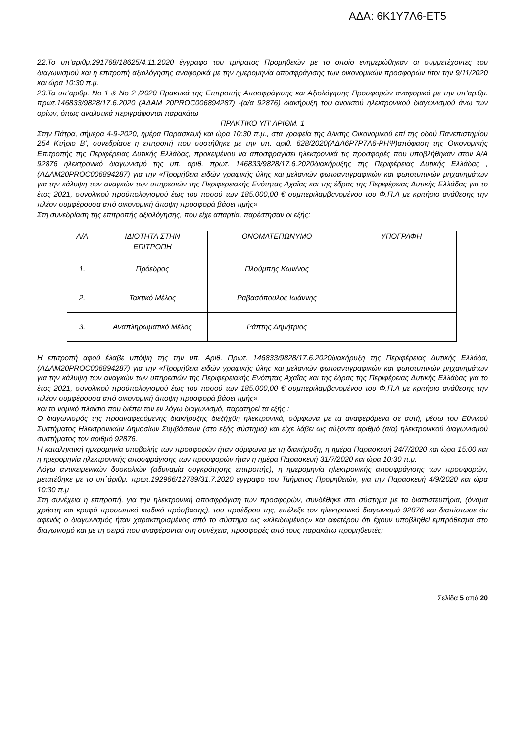ΑΔΑ: 6Κ1Υ7Λ6-ΕΤ5
22.Το υπ’αριθμ.291768/18625/4.11.2020 έγγραφο του τμήματος Προμηθειών με το οποίο ενημερώθηκαν οι συμμετέχοντες του διαγωνισμού και η επιτροπή αξιολόγησης αναφορικά με την ημερομηνία αποσφράγισης των οικονομικών προσφορών ήτοι την 9/11/2020 και ώρα 10:30 π.μ.
23.Τα υπ’αριθμ. Νο 1 & Νο 2 /2020 Πρακτικά της Επιτροπής Αποσφράγισης και Αξιολόγησης Προσφορών αναφορικά με την υπ’αριθμ. πρωτ.146833/9828/17.6.2020 (ΑΔΑΜ 20PROC006894287) -(α/α 92876) διακήρυξη του ανοικτού ηλεκτρονικού διαγωνισμού άνω των ορίων, όπως αναλυτικά περιγράφονται παρακάτω
ΠΡΑΚΤΙΚΟ ΥΠ’ ΑΡΙΘΜ. 1
Στην Πάτρα, σήμερα 4-9-2020, ημέρα Παρασκευή και ώρα 10:30 π.μ., στα γραφεία της Δ/νσης Οικονομικού επί της οδού Πανεπιστημίου 254 Κτήριο Β’, συνεδρίασε η επιτροπή που συστήθηκε με την υπ. αριθ. 628/2020(ΑΔΑ6Ρ7Ρ7Λ6-ΡΗΨ)απόφαση της Οικονομικής Επιτροπής της Περιφέρειας Δυτικής Ελλάδας, προκειμένου να αποσφραγίσει ηλεκτρονικά τις προσφορές που υποβλήθηκαν στον Α/Α 92876 ηλεκτρονικό διαγωνισμό της υπ. αριθ. πρωτ. 146833/9828/17.6.2020διακήρυξης της Περιφέρειας Δυτικής Ελλάδας , (ΑΔΑΜ20PROC006894287) για την «Προμήθεια ειδών γραφικής ύλης και μελανιών φωτοαντιγραφικών και φωτοτυπικών μηχανημάτων για την κάλυψη των αναγκών των υπηρεσιών της Περιφερειακής Ενότητας Αχαΐας και της έδρας της Περιφέρειας Δυτικής Ελλάδας για το έτος 2021, συνολικού προϋπολογισμού έως του ποσού των 185.000,00 € συμπεριλαμβανομένου του Φ.Π.Α με κριτήριο ανάθεσης την πλέον συμφέρουσα από οικονομική άποψη προσφορά βάσει τιμής»
Στη συνεδρίαση της επιτροπής αξιολόγησης, που είχε απαρτία, παρέστησαν οι εξής:
| Α/Α | ΙΔΙΟΤΗΤΑ ΣΤΗΝ ΕΠΙΤΡΟΠΗ | ΟΝΟΜΑΤΕΠΩΝΥΜΟ | ΥΠΟΓΡΑΦΗ |
| 1. | Πρόεδρος | Πλούμπης Κων/νος | |
| 2. | Τακτικό Μέλος | Ραβασόπουλος Ιωάννης | |
| 3. | Αναπληρωματικό Μέλος | Ράπτης Δημήτριος | |
Η επιτροπή αφού έλαβε υπόψη της την υπ. Αριθ. Πρωτ. 146833/9828/17.6.2020διακήρυξη της Περιφέρειας Δυτικής Ελλάδα, (ΑΔΑΜ20PROC006894287) για την «Προμήθεια ειδών γραφικής ύλης και μελανιών φωτοαντιγραφικών και φωτοτυπικών μηχανημάτων για την κάλυψη των αναγκών των υπηρεσιών της Περιφερειακής Ενότητας Αχαΐας και της έδρας της Περιφέρειας Δυτικής Ελλάδας για το έτος 2021, συνολικού προϋπολογισμού έως του ποσού των 185.000,00 € συμπεριλαμβανομένου του Φ.Π.Α με κριτήριο ανάθεσης την πλέον συμφέρουσα από οικονομική άποψη προσφορά βάσει τιμής»
και το νομικό πλαίσιο που διέπει τον εν λόγω διαγωνισμό, παρατηρεί τα εξής :
Ο διαγωνισμός της προαναφερόμενης διακήρυξης διεξήχθη ηλεκτρονικά, σύμφωνα με τα αναφερόμενα σε αυτή, μέσω του Εθνικού Συστήματος Ηλεκτρονικών Δημοσίων Συμβάσεων (στο εξής σύστημα) και είχε λάβει ως αύξοντα αριθμό (α/α) ηλεκτρονικού διαγωνισμού συστήματος τον αριθμό 92876.
Η καταληκτική ημερομηνία υποβολής των προσφορών ήταν σύμφωνα με τη διακήρυξη, η ημέρα Παρασκευή 24/7/2020 και ώρα 15:00 και η ημερομηνία ηλεκτρονικής αποσφράγισης των προσφορών ήταν η ημέρα Παρασκευή 31/7/2020 και ώρα 10:30 π.μ.
Λόγω αντικειμενικών δυσκολιών (αδυναμία συγκρότησης επιτροπής), η ημερομηνία ηλεκτρονικής αποσφράγισης των προσφορών, μετατέθηκε με το υπ΄άριθμ. πρωτ.192966/12789/31.7.2020 έγγραφο του Τμήματος Προμηθειών, για την Παρασκευή 4/9/2020 και ώρα 10:30 π.μ
Στη συνέχεια η επιτροπή, για την ηλεκτρονική αποσφράγιση των προσφορών, συνδέθηκε στο σύστημα με τα διαπιστευτήρια, (όνομα χρήστη και κρυφό προσωπικό κωδικό πρόσβασης), του προέδρου της, επέλεξε τον ηλεκτρονικό διαγωνισμό 92876 και διαπίστωσε ότι αφενός ο διαγωνισμός ήταν χαρακτηρισμένος από το σύστημα ως «κλειδωμένος» και αφετέρου ότι έχουν υποβληθεί εμπρόθεσμα στο διαγωνισμό και με τη σειρά που αναφέρονται στη συνέχεια, προσφορές από τους παρακάτω προμηθευτές:
Σελίδα 5 από 20